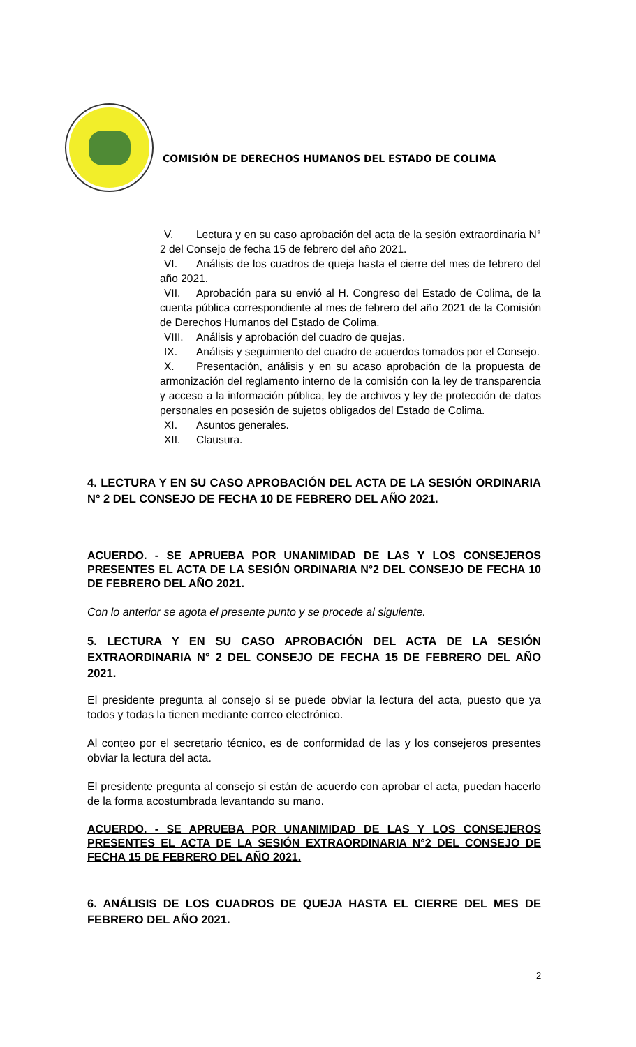COMISIÓN DE DERECHOS HUMANOS DEL ESTADO DE COLIMA
V. Lectura y en su caso aprobación del acta de la sesión extraordinaria N° 2 del Consejo de fecha 15 de febrero del año 2021.
VI. Análisis de los cuadros de queja hasta el cierre del mes de febrero del año 2021.
VII. Aprobación para su envió al H. Congreso del Estado de Colima, de la cuenta pública correspondiente al mes de febrero del año 2021 de la Comisión de Derechos Humanos del Estado de Colima.
VIII. Análisis y aprobación del cuadro de quejas.
IX. Análisis y seguimiento del cuadro de acuerdos tomados por el Consejo.
X. Presentación, análisis y en su acaso aprobación de la propuesta de armonización del reglamento interno de la comisión con la ley de transparencia y acceso a la información pública, ley de archivos y ley de protección de datos personales en posesión de sujetos obligados del Estado de Colima.
XI. Asuntos generales.
XII. Clausura.
4. LECTURA Y EN SU CASO APROBACIÓN DEL ACTA DE LA SESIÓN ORDINARIA N° 2 DEL CONSEJO DE FECHA 10 DE FEBRERO DEL AÑO 2021.
ACUERDO. - SE APRUEBA POR UNANIMIDAD DE LAS Y LOS CONSEJEROS PRESENTES EL ACTA DE LA SESIÓN ORDINARIA N°2 DEL CONSEJO DE FECHA 10 DE FEBRERO DEL AÑO 2021.
Con lo anterior se agota el presente punto y se procede al siguiente.
5. LECTURA Y EN SU CASO APROBACIÓN DEL ACTA DE LA SESIÓN EXTRAORDINARIA N° 2 DEL CONSEJO DE FECHA 15 DE FEBRERO DEL AÑO 2021.
El presidente pregunta al consejo si se puede obviar la lectura del acta, puesto que ya todos y todas la tienen mediante correo electrónico.
Al conteo por el secretario técnico, es de conformidad de las y los consejeros presentes obviar la lectura del acta.
El presidente pregunta al consejo si están de acuerdo con aprobar el acta, puedan hacerlo de la forma acostumbrada levantando su mano.
ACUERDO. - SE APRUEBA POR UNANIMIDAD DE LAS Y LOS CONSEJEROS PRESENTES EL ACTA DE LA SESIÓN EXTRAORDINARIA N°2 DEL CONSEJO DE FECHA 15 DE FEBRERO DEL AÑO 2021.
6. ANÁLISIS DE LOS CUADROS DE QUEJA HASTA EL CIERRE DEL MES DE FEBRERO DEL AÑO 2021.
2